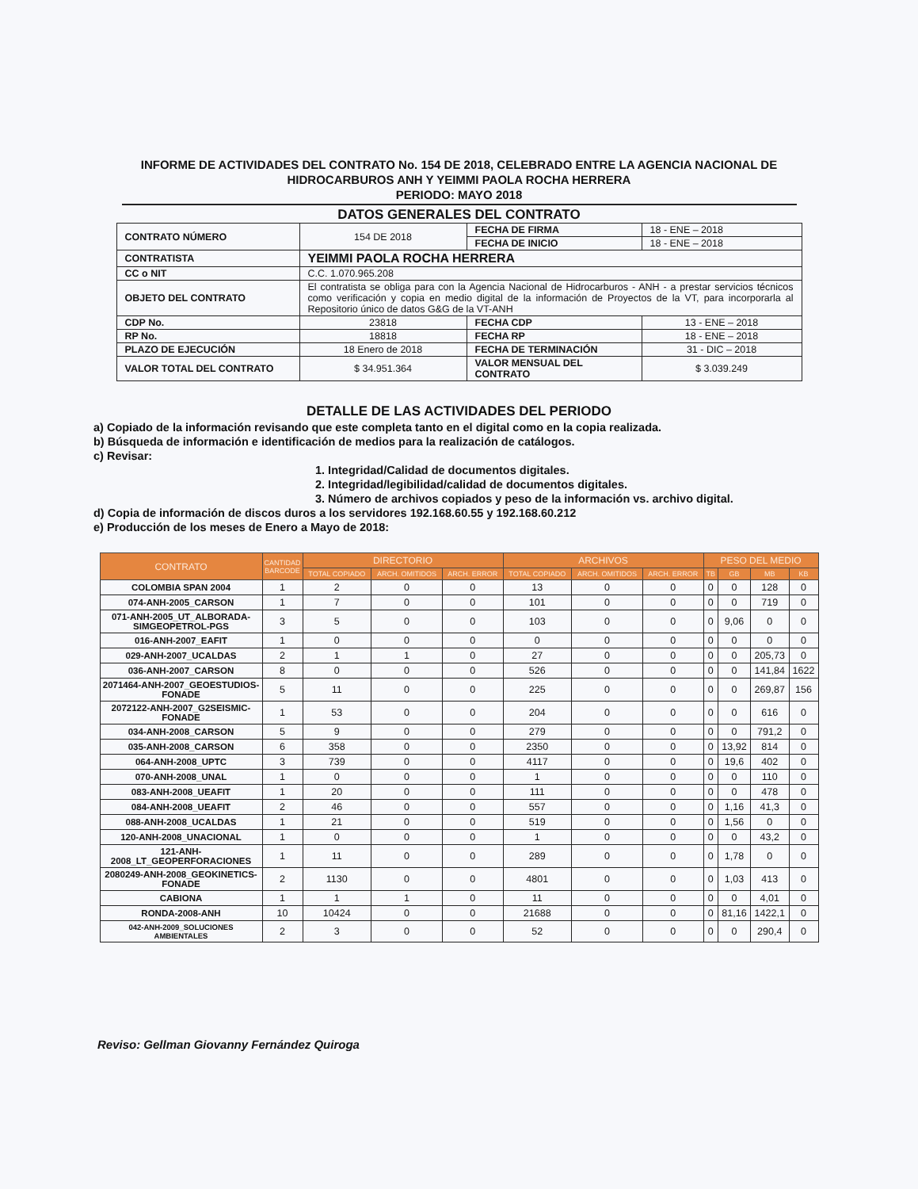INFORME DE ACTIVIDADES DEL CONTRATO No. 154 DE 2018, CELEBRADO ENTRE LA AGENCIA NACIONAL DE HIDROCARBUROS ANH Y YEIMMI PAOLA ROCHA HERRERA
PERIODO: MAYO 2018
DATOS GENERALES DEL CONTRATO
| CONTRATO NÚMERO | 154 DE 2018 | FECHA DE FIRMA | 18 - ENE – 2018 |
| | | FECHA DE INICIO | 18 - ENE – 2018 |
| CONTRATISTA | YEIMMI PAOLA ROCHA HERRERA | | |
| CC o NIT | C.C. 1.070.965.208 | | |
| OBJETO DEL CONTRATO | El contratista se obliga para con la Agencia Nacional de Hidrocarburos - ANH - a prestar servicios técnicos como verificación y copia en medio digital de la información de Proyectos de la VT, para incorporarla al Repositorio único de datos G&G de la VT-ANH | | |
| CDP No. | 23818 | FECHA CDP | 13 - ENE – 2018 |
| RP No. | 18818 | FECHA RP | 18 - ENE – 2018 |
| PLAZO DE EJECUCIÓN | 18 Enero de 2018 | FECHA DE TERMINACIÓN | 31 - DIC – 2018 |
| VALOR TOTAL DEL CONTRATO | $ 34.951.364 | VALOR MENSUAL DEL CONTRATO | $ 3.039.249 |
DETALLE DE LAS ACTIVIDADES DEL PERIODO
a) Copiado de la información revisando que este completa tanto en el digital como en la copia realizada.
b) Búsqueda de información e identificación de medios para la realización de catálogos.
c) Revisar:
1. Integridad/Calidad de documentos digitales.
2. Integridad/legibilidad/calidad de documentos digitales.
3. Número de archivos copiados y peso de la información vs. archivo digital.
d) Copia de información de discos duros a los servidores 192.168.60.55 y 192.168.60.212
e) Producción de los meses de Enero a Mayo de 2018:
| CONTRATO | CANTIDAD BARCODE | DIRECTORIO | | | ARCHIVOS | | | PESO DEL MEDIO | | | |
| --- | --- | --- | --- | --- | --- | --- | --- | --- | --- | --- | --- |
| | | TOTAL COPIADO | ARCH. OMITIDOS | ARCH. ERROR | TOTAL COPIADO | ARCH. OMITIDOS | ARCH. ERROR | TB | GB | MB | KB |
| COLOMBIA SPAN 2004 | 1 | 2 | 0 | 0 | 13 | 0 | 0 | 0 | 0 | 128 | 0 |
| 074-ANH-2005_CARSON | 1 | 7 | 0 | 0 | 101 | 0 | 0 | 0 | 0 | 719 | 0 |
| 071-ANH-2005_UT_ALBORADA-SIMGEOPETROL-PGS | 3 | 5 | 0 | 0 | 103 | 0 | 0 | 0 | 9,06 | 0 | 0 |
| 016-ANH-2007_EAFIT | 1 | 0 | 0 | 0 | 0 | 0 | 0 | 0 | 0 | 0 | 0 |
| 029-ANH-2007_UCALDAS | 2 | 1 | 1 | 0 | 27 | 0 | 0 | 0 | 0 | 205,73 | 0 |
| 036-ANH-2007_CARSON | 8 | 0 | 0 | 0 | 526 | 0 | 0 | 0 | 0 | 141,84 | 1622 |
| 2071464-ANH-2007_GEOESTUDIOS-FONADE | 5 | 11 | 0 | 0 | 225 | 0 | 0 | 0 | 0 | 269,87 | 156 |
| 2072122-ANH-2007_G2SEISMIC-FONADE | 1 | 53 | 0 | 0 | 204 | 0 | 0 | 0 | 0 | 616 | 0 |
| 034-ANH-2008_CARSON | 5 | 9 | 0 | 0 | 279 | 0 | 0 | 0 | 0 | 791,2 | 0 |
| 035-ANH-2008_CARSON | 6 | 358 | 0 | 0 | 2350 | 0 | 0 | 0 | 13,92 | 814 | 0 |
| 064-ANH-2008_UPTC | 3 | 739 | 0 | 0 | 4117 | 0 | 0 | 0 | 19,6 | 402 | 0 |
| 070-ANH-2008_UNAL | 1 | 0 | 0 | 0 | 1 | 0 | 0 | 0 | 0 | 110 | 0 |
| 083-ANH-2008_UEAFIT | 1 | 20 | 0 | 0 | 111 | 0 | 0 | 0 | 0 | 478 | 0 |
| 084-ANH-2008_UEAFIT | 2 | 46 | 0 | 0 | 557 | 0 | 0 | 0 | 1,16 | 41,3 | 0 |
| 088-ANH-2008_UCALDAS | 1 | 21 | 0 | 0 | 519 | 0 | 0 | 0 | 1,56 | 0 | 0 |
| 120-ANH-2008_UNACIONAL | 1 | 0 | 0 | 0 | 1 | 0 | 0 | 0 | 0 | 43,2 | 0 |
| 121-ANH-2008_LT_GEOPERFORACIONES | 1 | 11 | 0 | 0 | 289 | 0 | 0 | 0 | 1,78 | 0 | 0 |
| 2080249-ANH-2008_GEOKINETICS-FONADE | 2 | 1130 | 0 | 0 | 4801 | 0 | 0 | 0 | 1,03 | 413 | 0 |
| CABIONA | 1 | 1 | 1 | 0 | 11 | 0 | 0 | 0 | 0 | 4,01 | 0 |
| RONDA-2008-ANH | 10 | 10424 | 0 | 0 | 21688 | 0 | 0 | 0 | 81,16 | 1422,1 | 0 |
| 042-ANH-2009_SOLUCIONES AMBIENTALES | 2 | 3 | 0 | 0 | 52 | 0 | 0 | 0 | 0 | 290,4 | 0 |
Reviso: Gellman Giovanny Fernández Quiroga